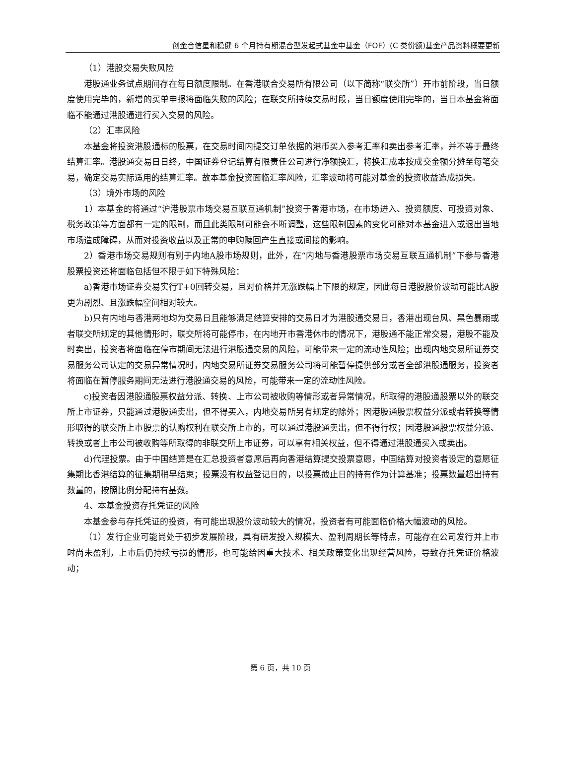创金合信星和稳健 6 个月持有期混合型发起式基金中基金（FOF）(C 类份额)基金产品资料概要更新
（1）港股交易失败风险
港股通业务试点期间存在每日额度限制。在香港联合交易所有限公司（以下简称“联交所”）开市前阶段，当日额度使用完毕的，新增的买单申报将面临失败的风险；在联交所持续交易时段，当日额度使用完毕的，当日本基金将面临不能通过港股通进行买入交易的风险。
（2）汇率风险
本基金将投资港股通标的股票，在交易时间内提交订单依据的港币买入参考汇率和卖出参考汇率，并不等于最终结算汇率。港股通交易日日终，中国证券登记结算有限责任公司进行净额换汇，将换汇成本按成交金额分摊至每笔交易，确定交易实际适用的结算汇率。故本基金投资面临汇率风险，汇率波动将可能对基金的投资收益造成损失。
（3）境外市场的风险
1）本基金的将通过“沪港股票市场交易互联互通机制”投资于香港市场，在市场进入、投资额度、可投资对象、税务政策等方面都有一定的限制，而且此类限制可能会不断调整，这些限制因素的变化可能对本基金进入或退出当地市场造成障碍，从而对投资收益以及正常的申购赎回产生直接或间接的影响。
2）香港市场交易规则有别于内地A股市场规则，此外，在“内地与香港股票市场交易互联互通机制”下参与香港股票投资还将面临包括但不限于如下特殊风险：
a)香港市场证券交易实行T+0回转交易，且对价格并无涨跌幅上下限的规定，因此每日港股股价波动可能比A股更为剧烈、且涨跌幅空间相对较大。
b)只有内地与香港两地均为交易日且能够满足结算安排的交易日才为港股通交易日，香港出现台风、黑色暴雨或者联交所规定的其他情形时，联交所将可能停市，在内地开市香港休市的情况下，港股通不能正常交易，港股不能及时卖出，投资者将面临在停市期间无法进行港股通交易的风险，可能带来一定的流动性风险；出现内地交易所证券交易服务公司认定的交易异常情况时，内地交易所证券交易服务公司将可能暂停提供部分或者全部港股通服务，投资者将面临在暂停服务期间无法进行港股通交易的风险，可能带来一定的流动性风险。
c)投资者因港股通股票权益分派、转换、上市公司被收购等情形或者异常情况，所取得的港股通股票以外的联交所上市证券，只能通过港股通卖出，但不得买入，内地交易所另有规定的除外；因港股通股票权益分派或者转换等情形取得的联交所上市股票的认购权利在联交所上市的，可以通过港股通卖出，但不得行权；因港股通股票权益分派、转换或者上市公司被收购等所取得的非联交所上市证券，可以享有相关权益，但不得通过港股通买入或卖出。
d)代理投票。由于中国结算是在汇总投资者意愿后再向香港结算提交投票意愿，中国结算对投资者设定的意愿征集期比香港结算的征集期稍早结束；投票没有权益登记日的，以投票截止日的持有作为计算基准；投票数量超出持有数量的，按照比例分配持有基数。
4、本基金投资存托凭证的风险
本基金参与存托凭证的投资，有可能出现股价波动较大的情况，投资者有可能面临价格大幅波动的风险。
（1）发行企业可能尚处于初步发展阶段，具有研发投入规模大、盈利周期长等特点，可能存在公司发行并上市时尚未盈利，上市后仍持续亏损的情形，也可能给因重大技术、相关政策变化出现经营风险，导致存托凭证价格波动；
第 6 页，共 10 页